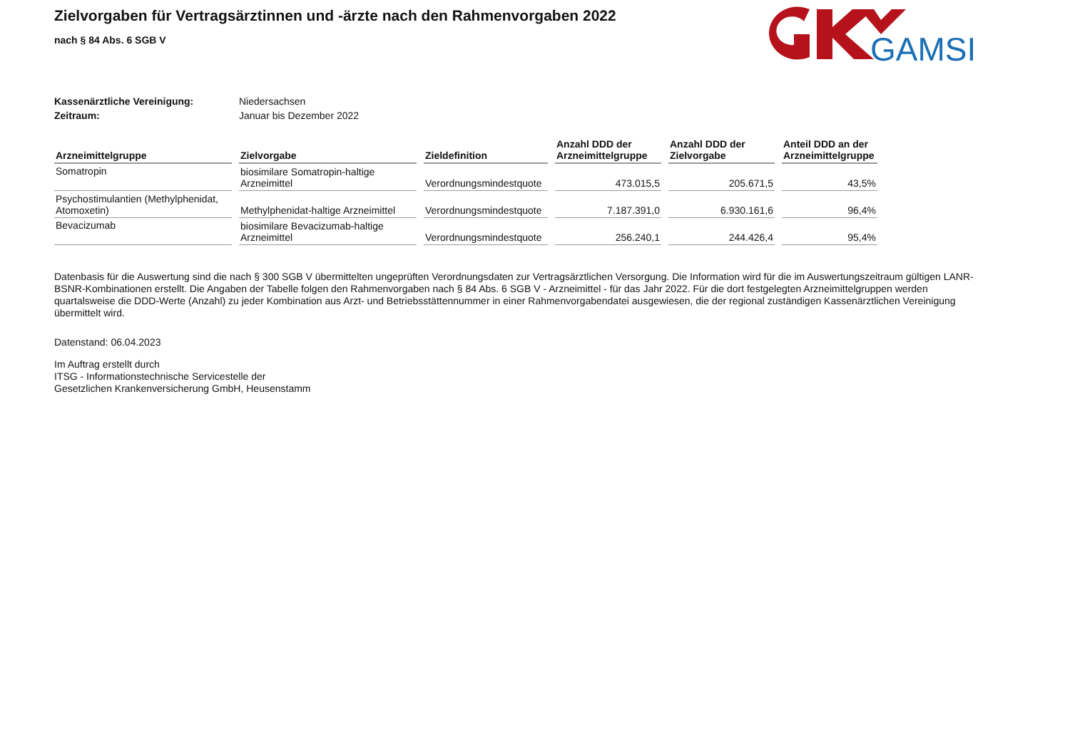GAMSI
Zielvorgaben für Vertragsärztinnen und -ärzte nach den Rahmenvorgaben 2022
nach § 84 Abs. 6 SGB V
Kassenärztliche Vereinigung: Niedersachsen
Zeitraum: Januar bis Dezember 2022
| Arzneimittelgruppe | Zielvorgabe | Zieldefinition | Anzahl DDD der Arzneimittelgruppe | Anzahl DDD der Zielvorgabe | Anteil DDD an der Arzneimittelgruppe |
| --- | --- | --- | --- | --- | --- |
| Somatropin | biosimilare Somatropin-haltige Arzneimittel | Verordnungsmindestquote | 473.015,5 | 205.671,5 | 43,5% |
| Psychostimulantien (Methylphenidat, Atomoxetin) | Methylphenidat-haltige Arzneimittel | Verordnungsmindestquote | 7.187.391,0 | 6.930.161,6 | 96,4% |
| Bevacizumab | biosimilare Bevacizumab-haltige Arzneimittel | Verordnungsmindestquote | 256.240,1 | 244.426,4 | 95,4% |
Datenbasis für die Auswertung sind die nach § 300 SGB V übermittelten ungeprüften Verordnungsdaten zur Vertragsärztlichen Versorgung. Die Information wird für die im Auswertungszeitraum gültigen LANR-BSNR-Kombinationen erstellt. Die Angaben der Tabelle folgen den Rahmenvorgaben nach § 84 Abs. 6 SGB V - Arzneimittel - für das Jahr 2022. Für die dort festgelegten Arzneimittelgruppen werden quartalsweise die DDD-Werte (Anzahl) zu jeder Kombination aus Arzt- und Betriebsstättennummer in einer Rahmenvorgabendatei ausgewiesen, die der regional zuständigen Kassenärztlichen Vereinigung übermittelt wird.
Datenstand: 06.04.2023
Im Auftrag erstellt durch
ITSG - Informationstechnische Servicestelle der
Gesetzlichen Krankenversicherung GmbH, Heusenstamm